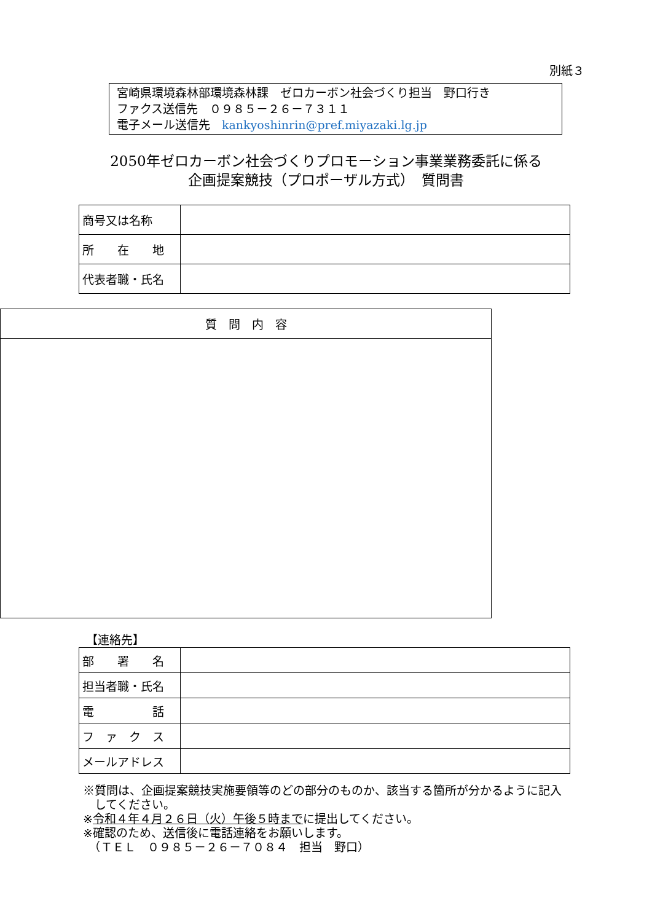別紙３
宮崎県環境森林部環境森林課　ゼロカーボン社会づくり担当　野口行き
ファクス送信先　０９８５－２６－７３１１
電子メール送信先　kankyoshinrin@pref.miyazaki.lg.jp
2050年ゼロカーボン社会づくりプロモーション事業業務委託に係る
企画提案競技（プロポーザル方式）　質問書
| 商号又は名称 | |
| 所 在 地 | |
| 代表者職・氏名 | |
| 質 問 内 容 |
【連絡先】
| 部 署 名 | |
| 担当者職・氏名 | |
| 電 話 | |
| フ ァ ク ス | |
| メールアドレス | |
※質問は、企画提案競技実施要領等のどの部分のものか、該当する箇所が分かるように記入
　してください。
※令和４年４月２６日（火）午後５時までに提出してください。
※確認のため、送信後に電話連絡をお願いします。
　（ＴＥＬ　０９８５－２６－７０８４　担当　野口）